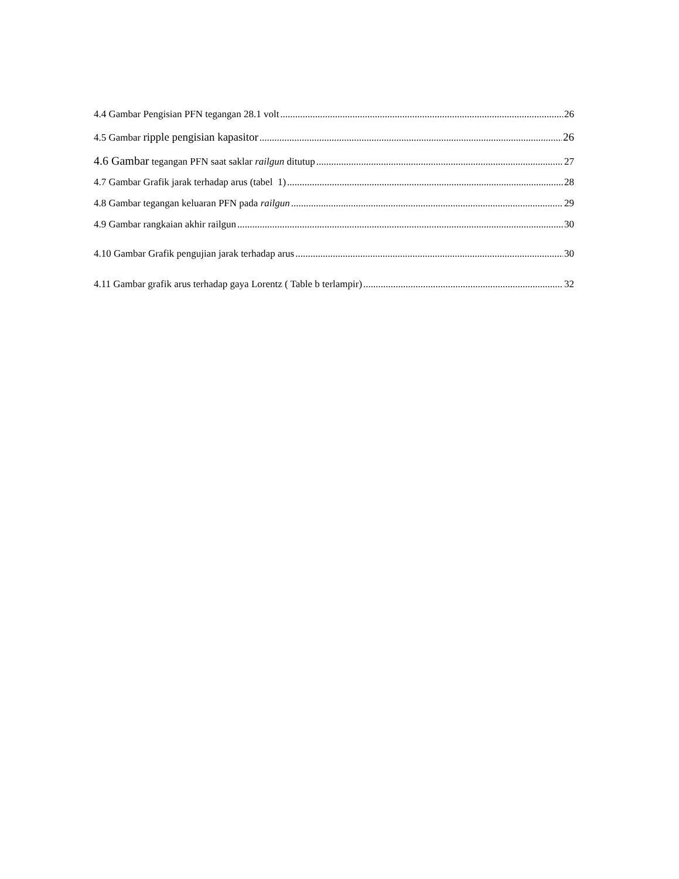4.4 Gambar Pengisian PFN tegangan 28.1 volt 26
4.5 Gambar ripple pengisian kapasitor 26
4.6 Gambar tegangan PFN saat saklar railgun ditutup 27
4.7 Gambar Grafik jarak terhadap arus (tabel 1) 28
4.8 Gambar tegangan keluaran PFN pada railgun 29
4.9 Gambar rangkaian akhir railgun 30
4.10 Gambar Grafik pengujian jarak terhadap arus 30
4.11 Gambar grafik arus terhadap gaya Lorentz ( Table b terlampir) 32